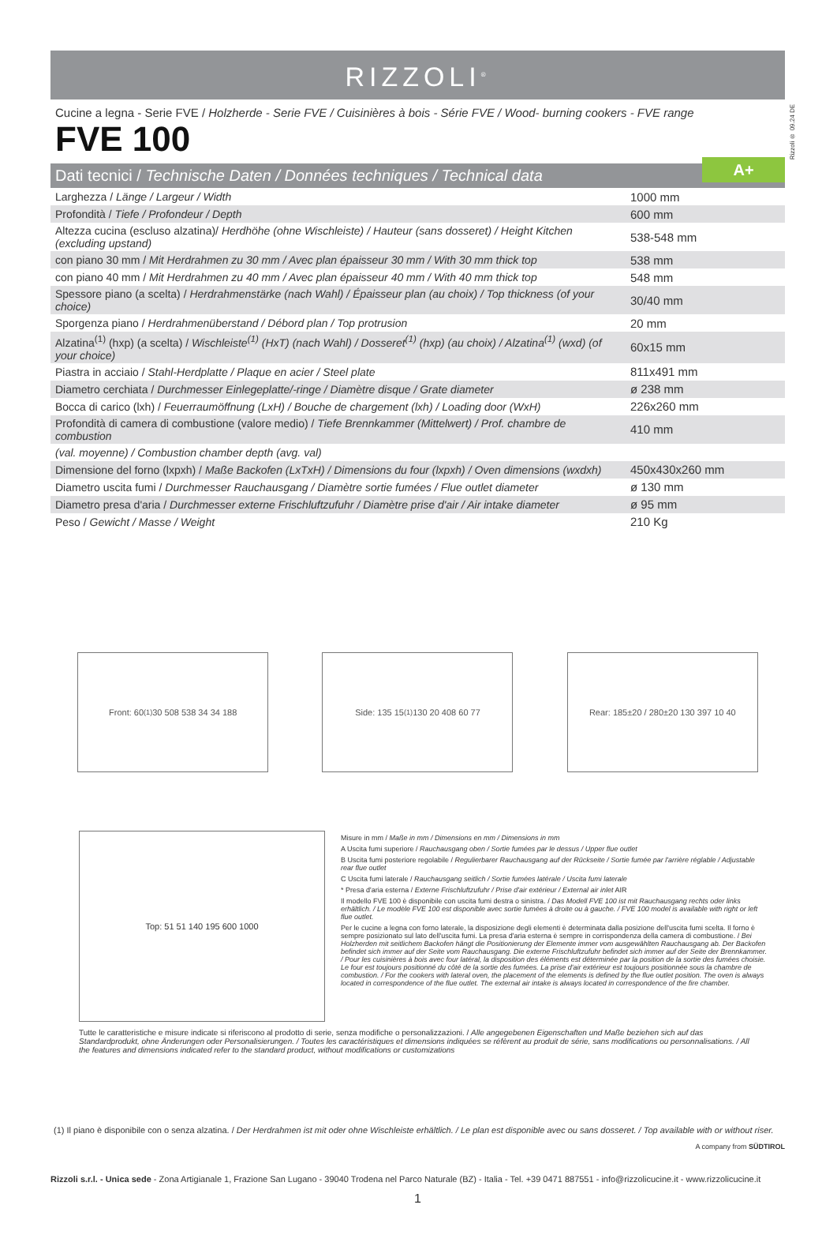Rizzoli ® 09.24 DE
A+
RIZZOLI<sup>®</sup>
Cucine a legna - Serie FVE / Holzherde - Serie FVE / Cuisinières à bois - Série FVE / Wood- burning cookers - FVE range
FVE 100
Dati tecnici / Technische Daten / Données techniques / Technical data
| Larghezza / Länge / Largeur / Width | 1000 mm |
| Profondità / Tiefe / Profondeur / Depth | 600 mm |
| Altezza cucina (escluso alzatina)/ Herdhöhe (ohne Wischleiste) / Hauteur (sans dosseret) / Height Kitchen (excluding upstand) | 538-548 mm |
| con piano 30 mm / Mit Herdrahmen zu 30 mm / Avec plan épaisseur 30 mm / With 30 mm thick top | 538 mm |
| con piano 40 mm / Mit Herdrahmen zu 40 mm / Avec plan épaisseur 40 mm / With 40 mm thick top | 548 mm |
| Spessore piano (a scelta) / Herdrahmenstärke (nach Wahl) / Épaisseur plan (au choix) / Top thickness (of your choice) | 30/40 mm |
| Sporgenza piano / Herdrahmenüberstand / Débord plan / Top protrusion | 20 mm |
| Alzatina<sup>(1)</sup> (hxp) (a scelta) / Wischleiste<sup>(1)</sup> (HxT) (nach Wahl) / Dosseret<sup>(1)</sup> (hxp) (au choix) / Alzatina<sup>(1)</sup> (wxd) (of your choice) | 60x15 mm |
| Piastra in acciaio / Stahl-Herdplatte / Plaque en acier / Steel plate | 811x491 mm |
| Diametro cerchiata / Durchmesser Einlegeplatte/-ringe / Diamètre disque / Grate diameter | ø 238 mm |
| Bocca di carico (lxh) / Feuerraumöffnung (LxH) / Bouche de chargement (lxh) / Loading door (WxH) | 226x260 mm |
| Profondità di camera di combustione (valore medio) / Tiefe Brennkammer (Mittelwert) / Prof. chambre de combustion | 410 mm |
| (val. moyenne) / Combustion chamber depth (avg. val) | |
| Dimensione del forno (lxpxh) / Maße Backofen (LxTxH) / Dimensions du four (lxpxh) / Oven dimensions (wxdxh) | 450x430x260 mm |
| Diametro uscita fumi / Durchmesser Rauchausgang / Diamètre sortie fumées / Flue outlet diameter | ø 130 mm |
| Diametro presa d'aria / Durchmesser externe Frischluftzufuhr / Diamètre prise d'air / Air intake diameter | ø 95 mm |
| Peso / Gewicht / Masse / Weight | 210 Kg |
Front: 60<sup>(1)</sup> 30 508 538 34 34 188 Side: 135 15<sup>(1)</sup> 130 20 408 60 77 Rear: 185±20 / 280±20 130 397 10 40
Top: 51 51 140 195 600 1000
Misure in mm / Maße in mm / Dimensions en mm / Dimensions in mm
A Uscita fumi superiore / Rauchausgang oben / Sortie fumées par le dessus / Upper flue outlet
B Uscita fumi posteriore regolabile / Regulierbarer Rauchausgang auf der Rückseite / Sortie fumée par l'arrière réglable / Adjustable rear flue outlet
C Uscita fumi laterale / Rauchausgang seitlich / Sortie fumées latérale / Uscita fumi laterale
* Presa d'aria esterna / Externe Frischluftzufuhr / Prise d'air extérieur / External air inlet AIR
Il modello FVE 100 è disponibile con uscita fumi destra o sinistra. / Das Modell FVE 100 ist mit Rauchausgang rechts oder links erhältlich. / Le modèle FVE 100 est disponible avec sortie fumées à droite ou à gauche. / FVE 100 model is available with right or left flue outlet.
Per le cucine a legna con forno laterale, la disposizione degli elementi è determinata dalla posizione dell'uscita fumi scelta. Il forno è sempre posizionato sul lato dell'uscita fumi. La presa d'aria esterna è sempre in corrispondenza della camera di combustione. / Bei Holzherden mit seitlichem Backofen hängt die Positionierung der Elemente immer vom ausgewählten Rauchausgang ab. Der Backofen befindet sich immer auf der Seite vom Rauchausgang. Die externe Frischluftzufuhr befindet sich immer auf der Seite der Brennkammer. / Pour les cuisinières à bois avec four latéral, la disposition des éléments est déterminée par la position de la sortie des fumées choisie. Le four est toujours positionné du côté de la sortie des fumées. La prise d'air extérieur est toujours positionnée sous la chambre de combustion. / For the cookers with lateral oven, the placement of the elements is defined by the flue outlet position. The oven is always located in correspondence of the flue outlet. The external air intake is always located in correspondence of the fire chamber.
Tutte le caratteristiche e misure indicate si riferiscono al prodotto di serie, senza modifiche o personalizzazioni. / Alle angegebenen Eigenschaften und Maße beziehen sich auf das Standardprodukt, ohne Änderungen oder Personalisierungen. / Toutes les caractéristiques et dimensions indiquées se réfèrent au produit de série, sans modifications ou personnalisations. / All the features and dimensions indicated refer to the standard product, without modifications or customizations
(1) Il piano è disponibile con o senza alzatina. / Der Herdrahmen ist mit oder ohne Wischleiste erhältlich. / Le plan est disponible avec ou sans dosseret. / Top available with or without riser.
A company from SÜDTIROL
Rizzoli s.r.l. - Unica sede - Zona Artigianale 1, Frazione San Lugano - 39040 Trodena nel Parco Naturale (BZ) - Italia - Tel. +39 0471 887551 - info@rizzolicucine.it - www.rizzolicucine.it
1